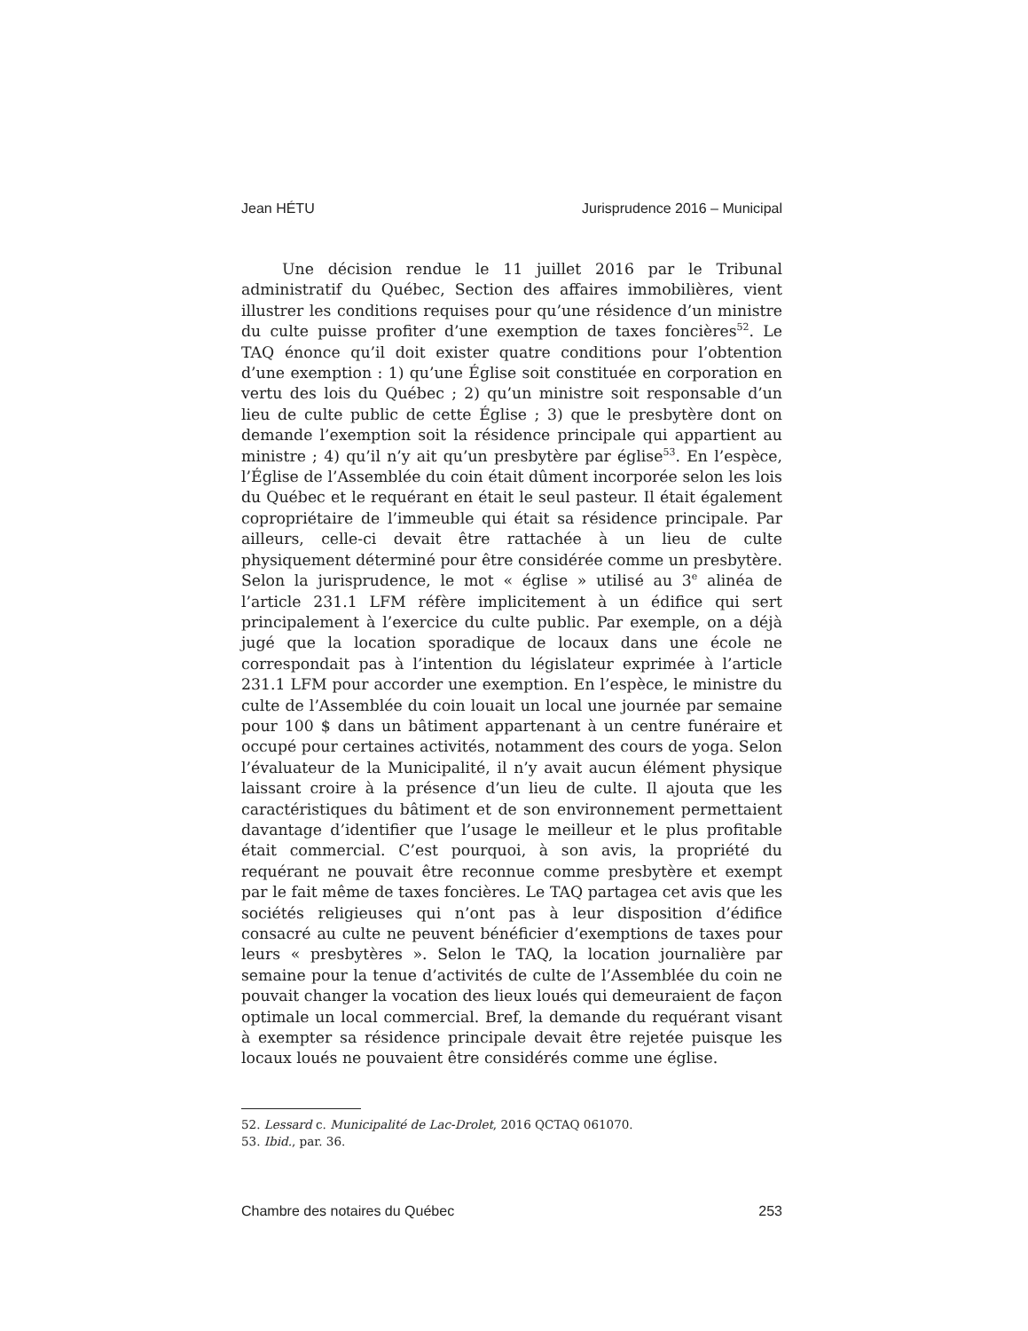Jean HÉTU Jurisprudence 2016 – Municipal
Une décision rendue le 11 juillet 2016 par le Tribunal administratif du Québec, Section des affaires immobilières, vient illustrer les conditions requises pour qu’une résidence d’un ministre du culte puisse profiter d’une exemption de taxes foncières<sup>52</sup>. Le TAQ énonce qu’il doit exister quatre conditions pour l’obtention d’une exemption : 1) qu’une Église soit constituée en corporation en vertu des lois du Québec ; 2) qu’un ministre soit responsable d’un lieu de culte public de cette Église ; 3) que le presbytère dont on demande l’exemption soit la résidence principale qui appartient au ministre ; 4) qu’il n’y ait qu’un presbytère par église<sup>53</sup>. En l’espèce, l’Église de l’Assemblée du coin était dûment incorporée selon les lois du Québec et le requérant en était le seul pasteur. Il était également copropriétaire de l’immeuble qui était sa résidence principale. Par ailleurs, celle-ci devait être rattachée à un lieu de culte physiquement déterminé pour être considérée comme un presbytère. Selon la jurisprudence, le mot « église » utilisé au 3<sup>e</sup> alinéa de l’article 231.1 LFM réfère implicitement à un édifice qui sert principalement à l’exercice du culte public. Par exemple, on a déjà jugé que la location sporadique de locaux dans une école ne correspondait pas à l’intention du législateur exprimée à l’article 231.1 LFM pour accorder une exemption. En l’espèce, le ministre du culte de l’Assemblée du coin louait un local une journée par semaine pour 100 $ dans un bâtiment appartenant à un centre funéraire et occupé pour certaines activités, notamment des cours de yoga. Selon l’évaluateur de la Municipalité, il n’y avait aucun élément physique laissant croire à la présence d’un lieu de culte. Il ajouta que les caractéristiques du bâtiment et de son environnement permettaient davantage d’identifier que l’usage le meilleur et le plus profitable était commercial. C’est pourquoi, à son avis, la propriété du requérant ne pouvait être reconnue comme presbytère et exempt par le fait même de taxes foncières. Le TAQ partagea cet avis que les sociétés religieuses qui n’ont pas à leur disposition d’édifice consacré au culte ne peuvent bénéficier d’exemptions de taxes pour leurs « presbytères ». Selon le TAQ, la location journalière par semaine pour la tenue d’activités de culte de l’Assemblée du coin ne pouvait changer la vocation des lieux loués qui demeuraient de façon optimale un local commercial. Bref, la demande du requérant visant à exempter sa résidence principale devait être rejetée puisque les locaux loués ne pouvaient être considérés comme une église.
52. Lessard c. Municipalité de Lac-Drolet, 2016 QCTAQ 061070.
53. Ibid., par. 36.
Chambre des notaires du Québec 253